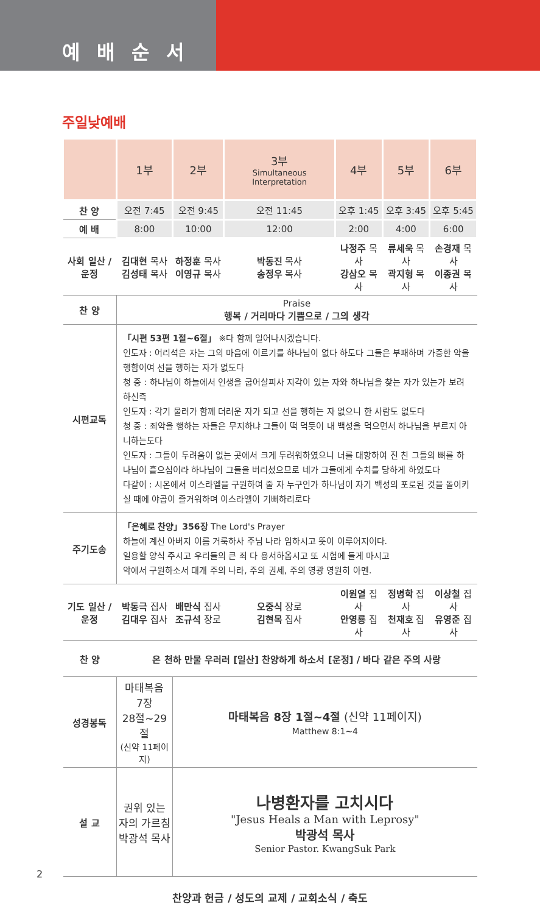예배순서
주일낮예배
| | 1부 | 2부 | 3부 Simultaneous Interpretation | 4부 | 5부 | 6부 |
| --- | --- | --- | --- | --- | --- | --- |
| 찬 양 | 오전 7:45 | 오전 9:45 | 오전 11:45 | 오후 1:45 | 오후 3:45 | 오후 5:45 |
| 예 배 | 8:00 | 10:00 | 12:00 | 2:00 | 4:00 | 6:00 |
| 사회 일산 / 운정 | 김대현 목사 김성태 목사 | 하정훈 목사 이영규 목사 | 박동진 목사 송정우 목사 | 나정주 목사 강삼오 목사 | 류세욱 목사 곽지형 목사 | 손경재 목사 이종권 목사 |
| 찬 양 | Praise 행복 / 거리마다 기쁨으로 / 그의 생각 | | | | | |
| 시편교독 | 「시편 53편 1절~6절」 ※다 함께 일어나시겠습니다. 인도자 : 어리석은 자는 그의 마음에 이르기를 하나님이 없다 하도다 그들은 부패하며 가증한 악을 행함이여 선을 행하는 자가 없도다 청 중 : 하나님이 하늘에서 인생을 굽어살피사 지각이 있는 자와 하나님을 찾는 자가 있는가 보려 하신즉 인도자 : 각기 물러가 함께 더러운 자가 되고 선을 행하는 자 없으니 한 사람도 없도다 청 중 : 죄악을 행하는 자들은 무지하냐 그들이 떡 먹듯이 내 백성을 먹으면서 하나님을 부르지 아니하는도다 인도자 : 그들이 두려움이 없는 곳에서 크게 두려워하였으니 너를 대항하여 진 친 그들의 뼈를 하나님이 흩으심이라 하나님이 그들을 버리셨으므로 네가 그들에게 수치를 당하게 하였도다 다같이 : 시온에서 이스라엘을 구원하여 줄 자 누구인가 하나님이 자기 백성의 포로된 것을 돌이키실 때에 야곱이 즐거워하며 이스라엘이 기뻐하리로다 | | | | | |
| 주기도송 | 「은혜로 찬양」356장 The Lord's Prayer 하늘에 계신 아버지 이름 거룩하사 주님 나라 임하시고 뜻이 이루어지이다. 일용할 양식 주시고 우리들의 큰 죄 다 용서하옵시고 또 시험에 들게 마시고 악에서 구원하소서 대개 주의 나라, 주의 권세, 주의 영광 영원히 아멘. | | | | | |
| 기도 일산 / 운정 | 박동극 집사 김대우 집사 | 배만식 집사 조규석 장로 | 오중식 장로 김현목 집사 | 이원열 집사 안영룡 집사 | 정병학 집사 천재호 집사 | 이상철 집사 유영준 집사 |
| 찬 양 | 온 천하 만물 우러러 [일산] 찬양하게 하소서 [운정] / 바다 같은 주의 사랑 | | | | | |
| 성경봉독 | 마태복음 7장 28절~29절 (신약 11페이지) | 마태복음 8장 1절~4절 (신약 11페이지) Matthew 8:1~4 | | | | |
| 설 교 | 권위 있는 자의 가르침 박광석 목사 | 나병환자를 고치시다 "Jesus Heals a Man with Leprosy" 박광석 목사 Senior Pastor. KwangSuk Park | | | | |
| 찬양과 헌금 / 성도의 교제 / 교회소식 / 축도 | | | | | | |
2